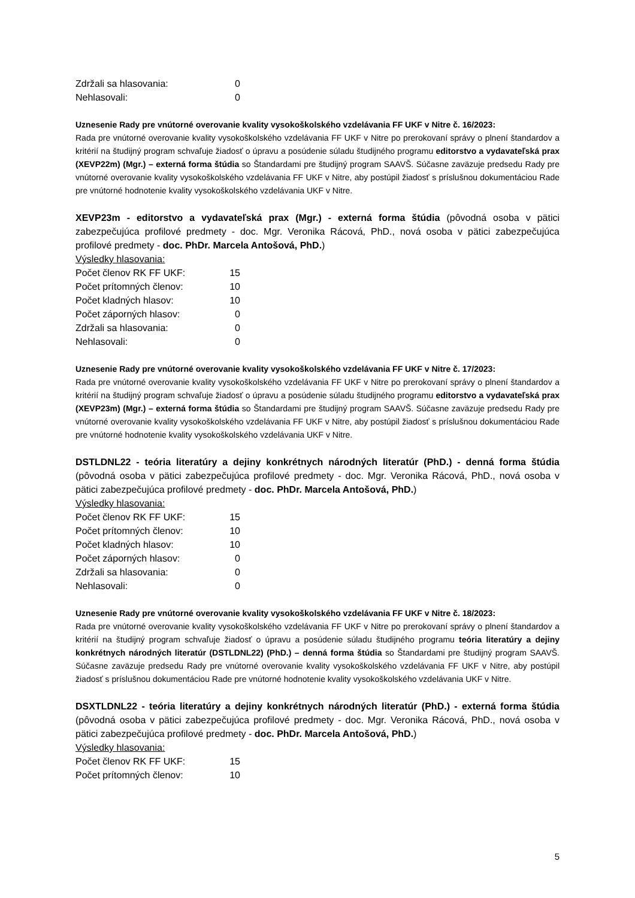| Zdržali sa hlasovania: | 0 |
| Nehlasovali: | 0 |
Uznesenie Rady pre vnútorné overovanie kvality vysokoškolského vzdelávania FF UKF v Nitre č. 16/2023:
Rada pre vnútorné overovanie kvality vysokoškolského vzdelávania FF UKF v Nitre po prerokovaní správy o plnení štandardov a kritérií na študijný program schvaľuje žiadosť o úpravu a posúdenie súladu študijného programu editorstvo a vydavateľská prax (XEVP22m) (Mgr.) – externá forma štúdia so Štandardami pre študijný program SAAVŠ. Súčasne zaväzuje predsedu Rady pre vnútorné overovanie kvality vysokoškolského vzdelávania FF UKF v Nitre, aby postúpil žiadosť s príslušnou dokumentáciou Rade pre vnútorné hodnotenie kvality vysokoškolského vzdelávania UKF v Nitre.
XEVP23m - editorstvo a vydavateľská prax (Mgr.) - externá forma štúdia (pôvodná osoba v pätici zabezpečujúca profilové predmety - doc. Mgr. Veronika Rácová, PhD., nová osoba v pätici zabezpečujúca profilové predmety - doc. PhDr. Marcela Antošová, PhD.)
Výsledky hlasovania:
| Počet členov RK FF UKF: | 15 |
| Počet prítomných členov: | 10 |
| Počet kladných hlasov: | 10 |
| Počet záporných hlasov: | 0 |
| Zdržali sa hlasovania: | 0 |
| Nehlasovali: | 0 |
Uznesenie Rady pre vnútorné overovanie kvality vysokoškolského vzdelávania FF UKF v Nitre č. 17/2023:
Rada pre vnútorné overovanie kvality vysokoškolského vzdelávania FF UKF v Nitre po prerokovaní správy o plnení štandardov a kritérií na študijný program schvaľuje žiadosť o úpravu a posúdenie súladu študijného programu editorstvo a vydavateľská prax (XEVP23m) (Mgr.) – externá forma štúdia so Štandardami pre študijný program SAAVŠ. Súčasne zaväzuje predsedu Rady pre vnútorné overovanie kvality vysokoškolského vzdelávania FF UKF v Nitre, aby postúpil žiadosť s príslušnou dokumentáciou Rade pre vnútorné hodnotenie kvality vysokoškolského vzdelávania UKF v Nitre.
DSTLDNL22 - teória literatúry a dejiny konkrétnych národných literatúr (PhD.) - denná forma štúdia (pôvodná osoba v pätici zabezpečujúca profilové predmety - doc. Mgr. Veronika Rácová, PhD., nová osoba v pätici zabezpečujúca profilové predmety - doc. PhDr. Marcela Antošová, PhD.)
Výsledky hlasovania:
| Počet členov RK FF UKF: | 15 |
| Počet prítomných členov: | 10 |
| Počet kladných hlasov: | 10 |
| Počet záporných hlasov: | 0 |
| Zdržali sa hlasovania: | 0 |
| Nehlasovali: | 0 |
Uznesenie Rady pre vnútorné overovanie kvality vysokoškolského vzdelávania FF UKF v Nitre č. 18/2023:
Rada pre vnútorné overovanie kvality vysokoškolského vzdelávania FF UKF v Nitre po prerokovaní správy o plnení štandardov a kritérií na študijný program schvaľuje žiadosť o úpravu a posúdenie súladu študijného programu teória literatúry a dejiny konkrétnych národných literatúr (DSTLDNL22) (PhD.) – denná forma štúdia so Štandardami pre študijný program SAAVŠ. Súčasne zaväzuje predsedu Rady pre vnútorné overovanie kvality vysokoškolského vzdelávania FF UKF v Nitre, aby postúpil žiadosť s príslušnou dokumentáciou Rade pre vnútorné hodnotenie kvality vysokoškolského vzdelávania UKF v Nitre.
DSXTLDNL22 - teória literatúry a dejiny konkrétnych národných literatúr (PhD.) - externá forma štúdia (pôvodná osoba v pätici zabezpečujúca profilové predmety - doc. Mgr. Veronika Rácová, PhD., nová osoba v pätici zabezpečujúca profilové predmety - doc. PhDr. Marcela Antošová, PhD.)
Výsledky hlasovania:
| Počet členov RK FF UKF: | 15 |
| Počet prítomných členov: | 10 |
5